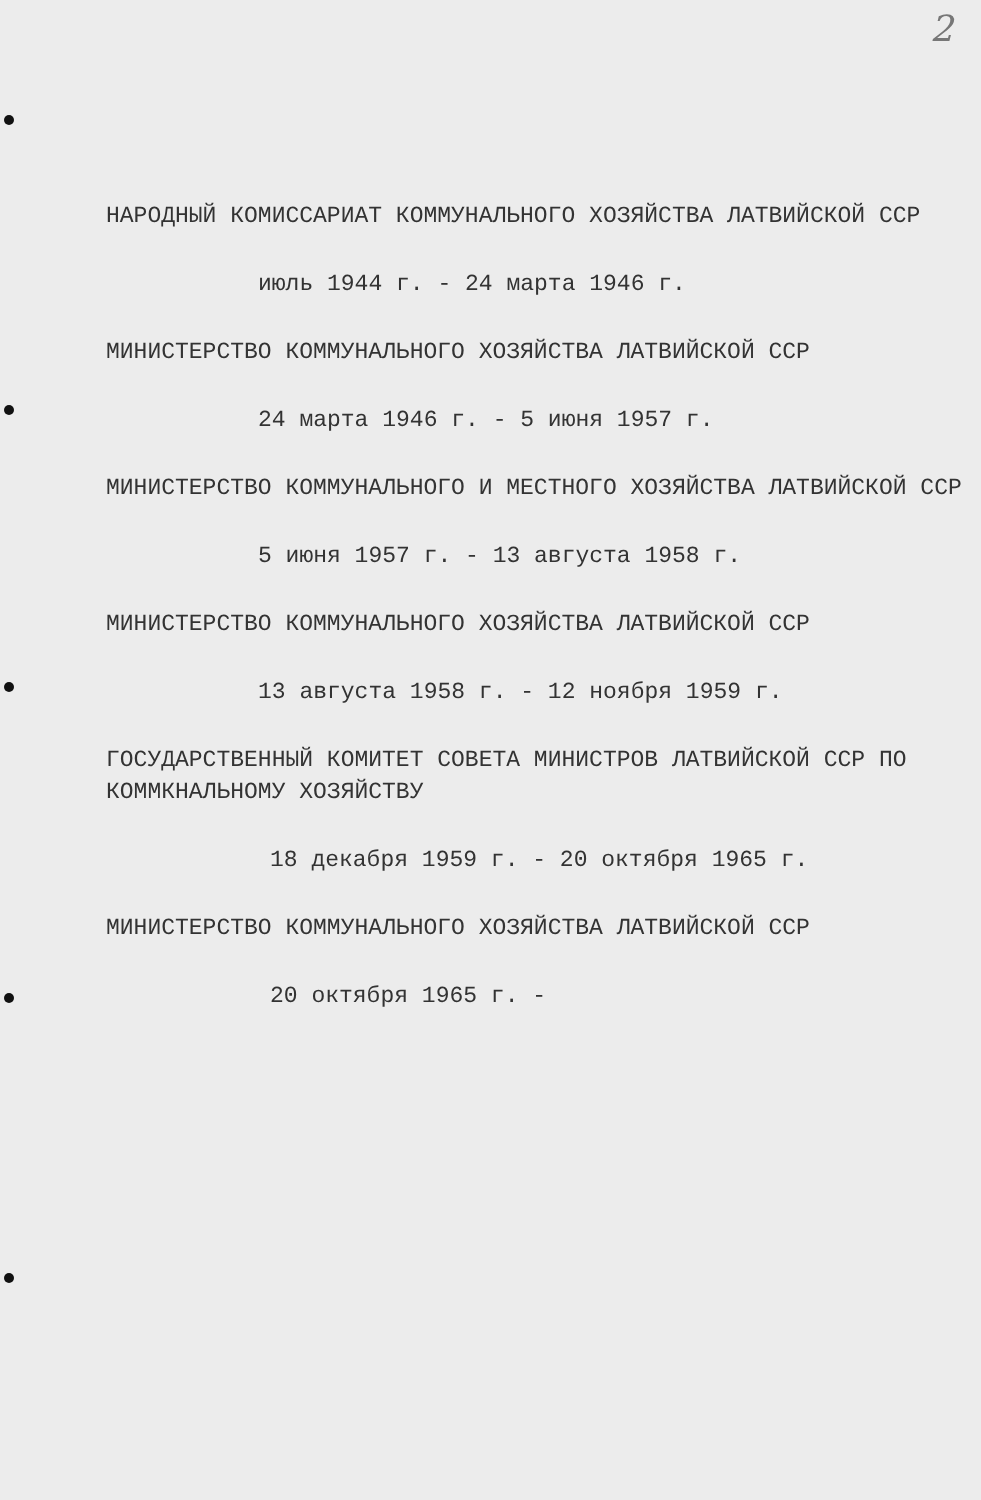2
НАРОДНЫЙ КОМИССАРИАТ КОММУНАЛЬНОГО ХОЗЯЙСТВА ЛАТВИЙСКОЙ ССР
июль 1944 г. - 24 марта 1946 г.
МИНИСТЕРСТВО КОММУНАЛЬНОГО ХОЗЯЙСТВА ЛАТВИЙСКОЙ ССР
24 марта 1946 г. - 5 июня 1957 г.
МИНИСТЕРСТВО КОММУНАЛЬНОГО И МЕСТНОГО ХОЗЯЙСТВА ЛАТВИЙСКОЙ ССР
5 июня 1957 г. - 13 августа 1958 г.
МИНИСТЕРСТВО КОММУНАЛЬНОГО ХОЗЯЙСТВА ЛАТВИЙСКОЙ ССР
13 августа 1958 г. - 12 ноября 1959 г.
ГОСУДАРСТВЕННЫЙ КОМИТЕТ СОВЕТА МИНИСТРОВ ЛАТВИЙСКОЙ ССР ПО
КОММКНАЛЬНОМУ ХОЗЯЙСТВУ
18 декабря 1959 г. - 20 октября 1965 г.
МИНИСТЕРСТВО КОММУНАЛЬНОГО ХОЗЯЙСТВА ЛАТВИЙСКОЙ ССР
20 октября 1965 г. -